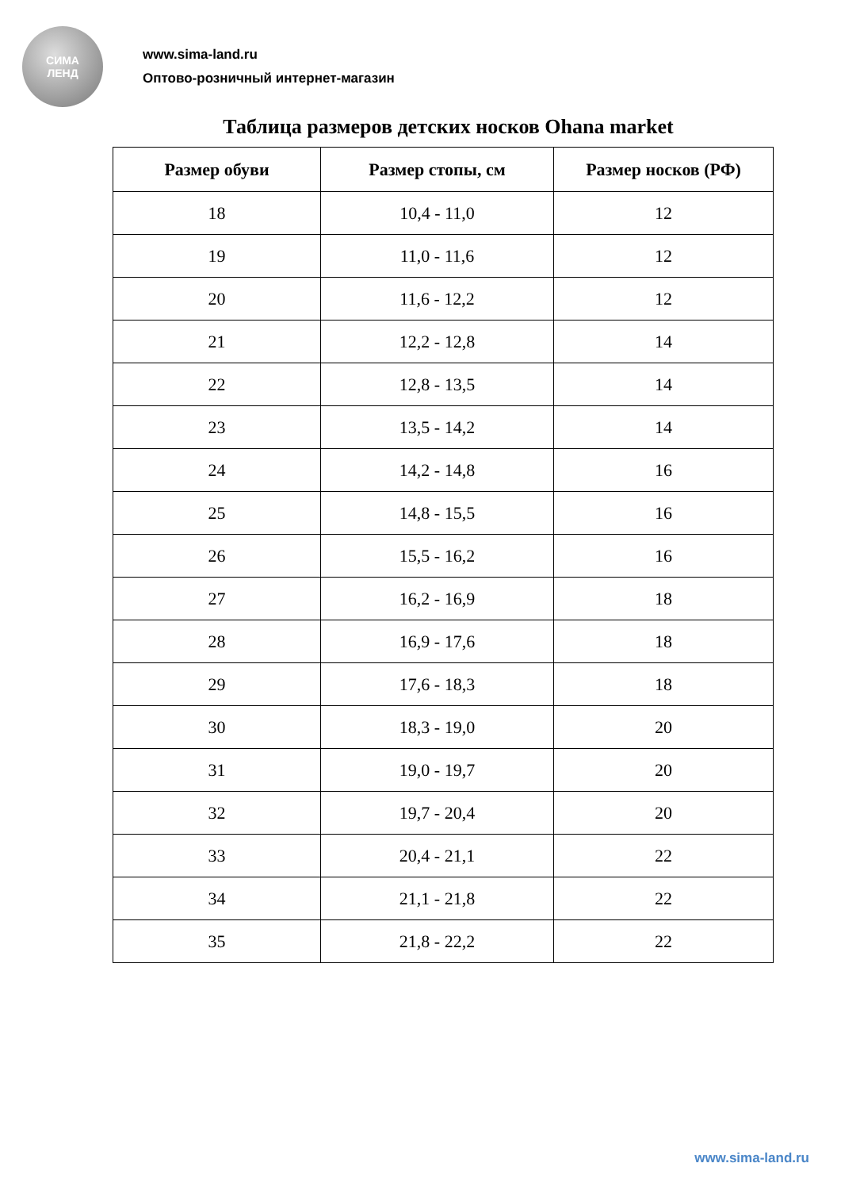СИМА
ЛЕНД
www.sima-land.ru
Оптово-розничный интернет-магазин
Таблица размеров детских носков Ohana market
| Размер обуви | Размер стопы, см | Размер носков (РФ) |
| --- | --- | --- |
| 18 | 10,4 - 11,0 | 12 |
| 19 | 11,0 - 11,6 | 12 |
| 20 | 11,6 - 12,2 | 12 |
| 21 | 12,2 - 12,8 | 14 |
| 22 | 12,8 - 13,5 | 14 |
| 23 | 13,5 - 14,2 | 14 |
| 24 | 14,2 - 14,8 | 16 |
| 25 | 14,8 - 15,5 | 16 |
| 26 | 15,5 - 16,2 | 16 |
| 27 | 16,2 - 16,9 | 18 |
| 28 | 16,9 - 17,6 | 18 |
| 29 | 17,6 - 18,3 | 18 |
| 30 | 18,3 - 19,0 | 20 |
| 31 | 19,0 - 19,7 | 20 |
| 32 | 19,7 - 20,4 | 20 |
| 33 | 20,4 - 21,1 | 22 |
| 34 | 21,1 - 21,8 | 22 |
| 35 | 21,8 - 22,2 | 22 |
www.sima-land.ru